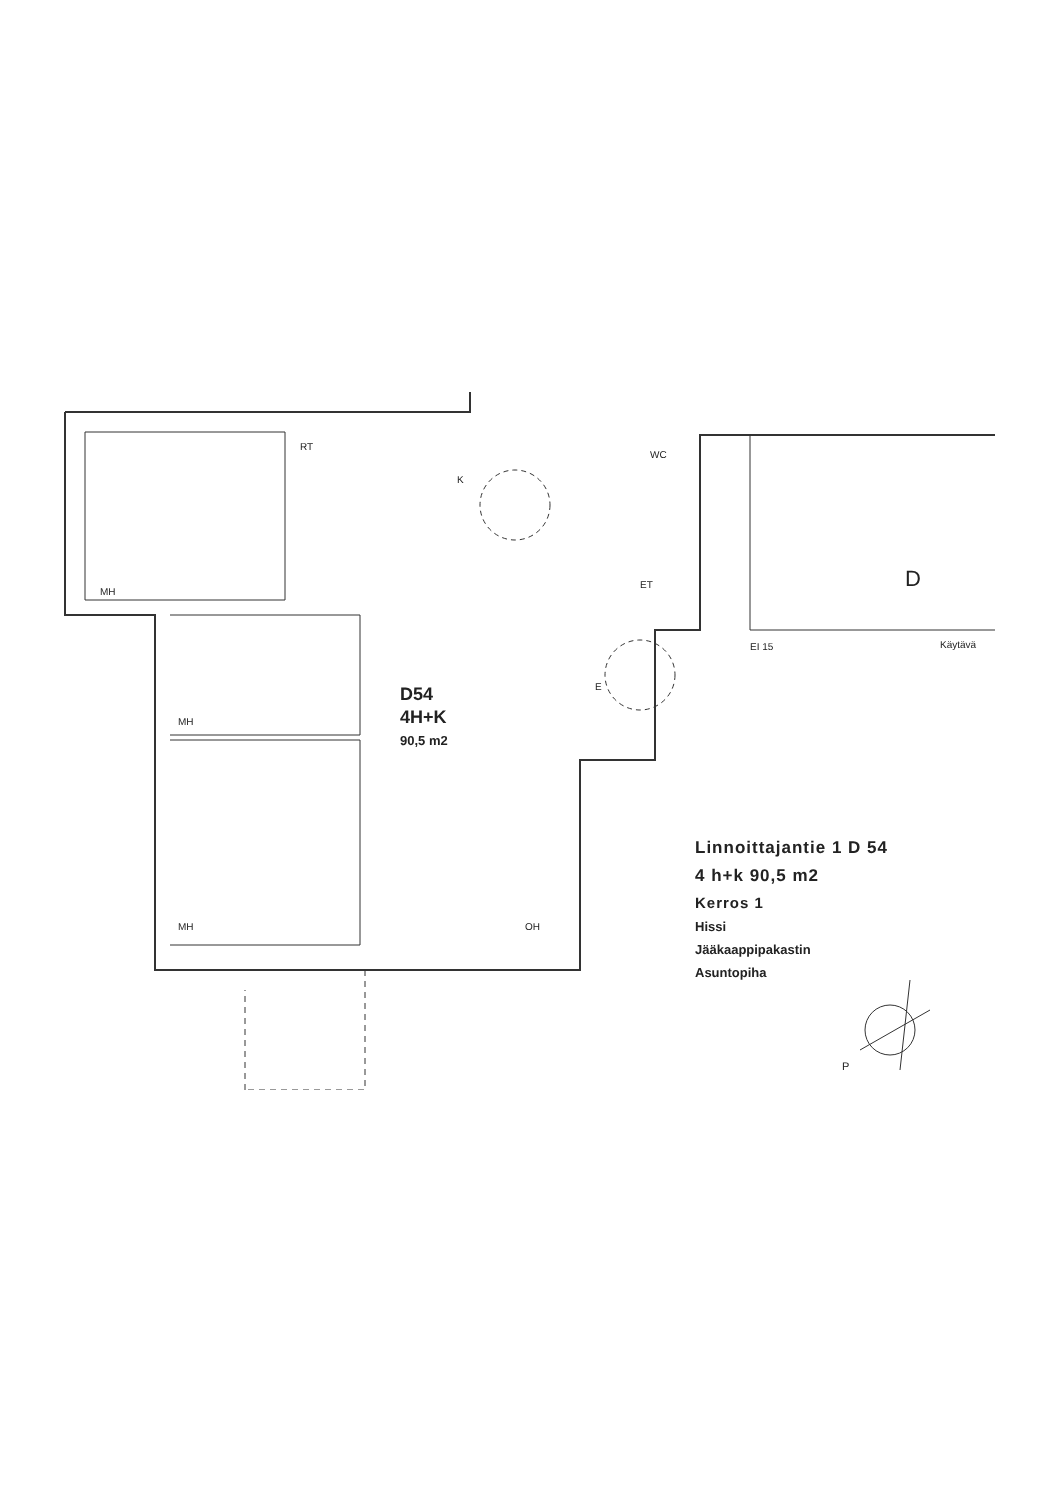RT
K
WC
MH
MH
MH
OH
ET
E
EI 15
Käytävä
D
D54
4H+K
90,5 m2
P
Linnoittajantie 1 D 54
4 h+k 90,5 m2
Kerros 1
Hissi
Jääkaappipakastin
Asuntopiha